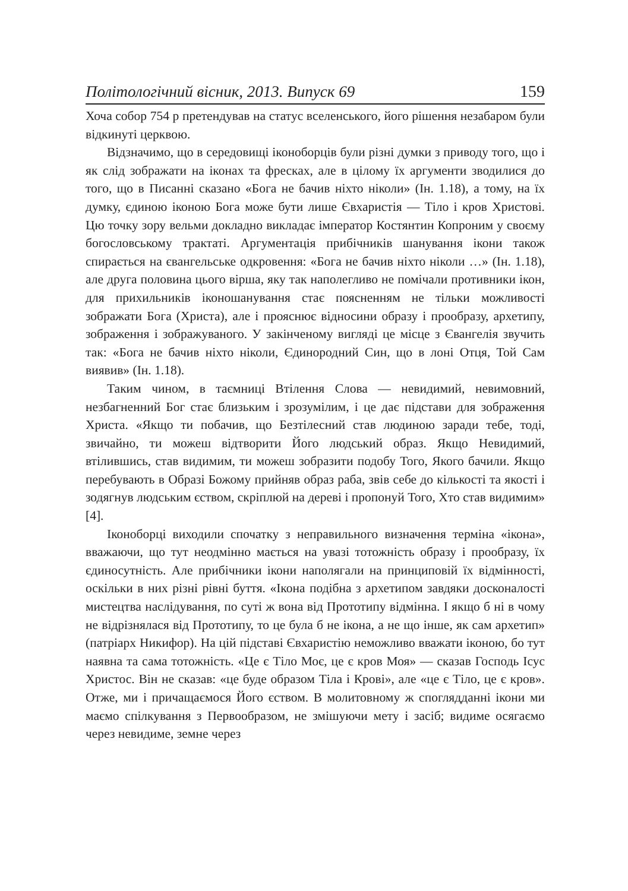Політологічний вісник, 2013. Випуск 69 159
Хоча собор 754 р претендував на статус вселенського, його рішення незабаром були відкинуті церквою.
Відзначимо, що в середовищі іконоборців були різні думки з приводу того, що і як слід зображати на іконах та фресках, але в цілому їх аргументи зводилися до того, що в Писанні сказано «Бога не бачив ніхто ніколи» (Ін. 1.18), а тому, на їх думку, єдиною іконою Бога може бути лише Євхаристія — Тіло і кров Христові. Цю точку зору вельми докладно викладає імператор Костянтин Копроним у своєму богословському трактаті. Аргументація прибічників шанування ікони також спирається на євангельське одкровення: «Бога не бачив ніхто ніколи …» (Ін. 1.18), але друга половина цього вірша, яку так наполегливо не помічали противники ікон, для прихильників іконошанування стає поясненням не тільки можливості зображати Бога (Христа), але і прояснює відносини образу і прообразу, архетипу, зображення і зображуваного. У закінченому вигляді це місце з Євангелія звучить так: «Бога не бачив ніхто ніколи, Єдинородний Син, що в лоні Отця, Той Сам виявив» (Ін. 1.18).
Таким чином, в таємниці Втілення Слова — невидимий, невимовний, незбагненний Бог стає близьким і зрозумілим, і це дає підстави для зображення Христа. «Якщо ти побачив, що Безтілесний став людиною заради тебе, тоді, звичайно, ти можеш відтворити Його людський образ. Якщо Невидимий, втілившись, став видимим, ти можеш зобразити подобу Того, Якого бачили. Якщо перебувають в Образі Божому прийняв образ раба, звів себе до кількості та якості і зодягнув людським єством, скріплюй на дереві і пропонуй Того, Хто став видимим» [4].
Іконоборці виходили спочатку з неправильного визначення терміна «ікона», вважаючи, що тут неодмінно мається на увазі тотожність образу і прообразу, їх єдиносутність. Але прибічники ікони наполягали на принциповій їх відмінності, оскільки в них різні рівні буття. «Ікона подібна з архетипом завдяки досконалості мистецтва наслідування, по суті ж вона від Прототипу відмінна. І якщо б ні в чому не відрізнялася від Прототипу, то це була б не ікона, а не що інше, як сам архетип» (патріарх Никифор). На цій підставі Євхаристію неможливо вважати іконою, бо тут наявна та сама тотожність. «Це є Тіло Моє, це є кров Моя» — сказав Господь Ісус Христос. Він не сказав: «це буде образом Тіла і Крові», але «це є Тіло, це є кров». Отже, ми і причащаємося Його єством. В молитовному ж споглядданні ікони ми маємо спілкування з Первообразом, не змішуючи мету і засіб; видиме осягаємо через невидиме, земне через